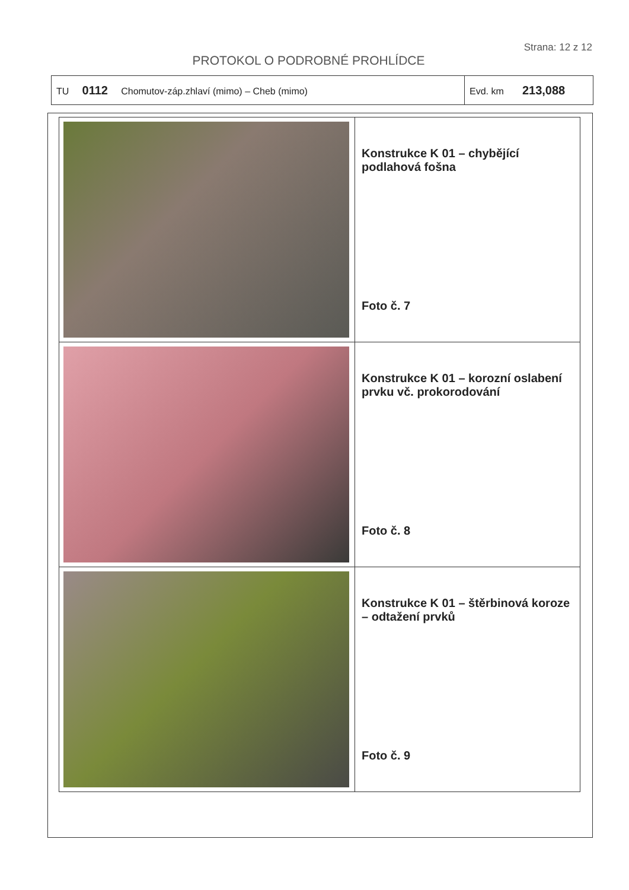Strana: 12 z 12
PROTOKOL O PODROBNÉ PROHLÍDCE
| TU 0112 Chomutov-záp.zhlaví (mimo) – Cheb (mimo) | Evd. km 213,088 |
| | Konstrukce K 01 – chybějící podlahová fošna Foto č. 7 |
| | Konstrukce K 01 – korozní oslabení prvku vč. prokorodování Foto č. 8 |
| | Konstrukce K 01 – štěrbinová koroze – odtažení prvků Foto č. 9 |